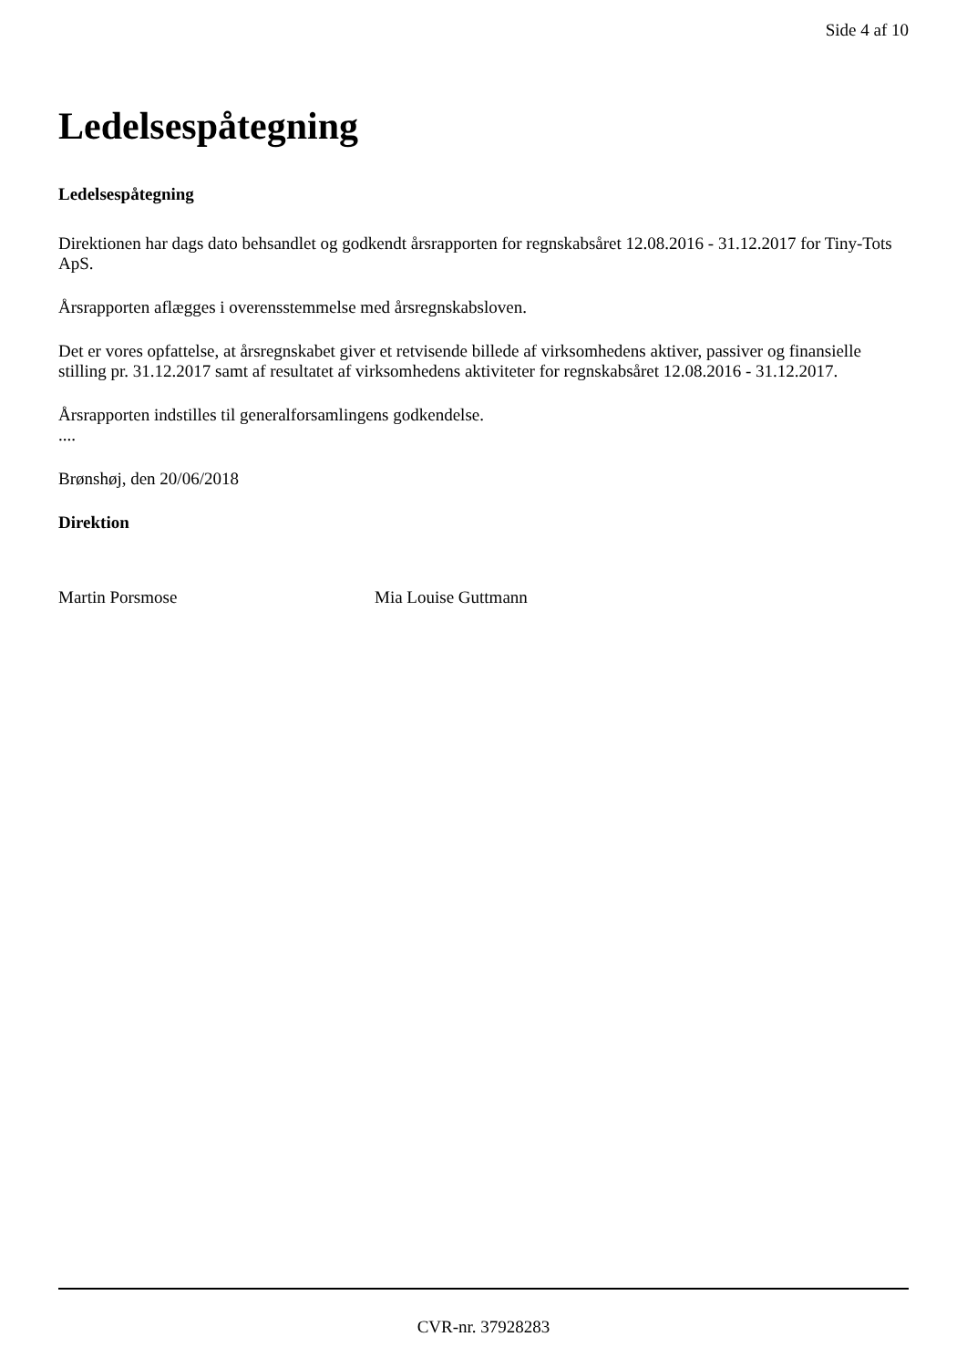Side 4 af 10
Ledelsespåtegning
Ledelsespåtegning
Direktionen har dags dato behsandlet og godkendt årsrapporten for regnskabsåret 12.08.2016 - 31.12.2017 for Tiny-Tots ApS.
Årsrapporten aflægges i overensstemmelse med årsregnskabsloven.
Det er vores opfattelse, at årsregnskabet giver et retvisende billede af virksomhedens aktiver, passiver og finansielle stilling pr. 31.12.2017 samt af resultatet af virksomhedens aktiviteter for regnskabsåret 12.08.2016 - 31.12.2017.
Årsrapporten indstilles til generalforsamlingens godkendelse.
....
Brønshøj, den 20/06/2018
Direktion
Martin Porsmose Mia Louise Guttmann
CVR-nr. 37928283